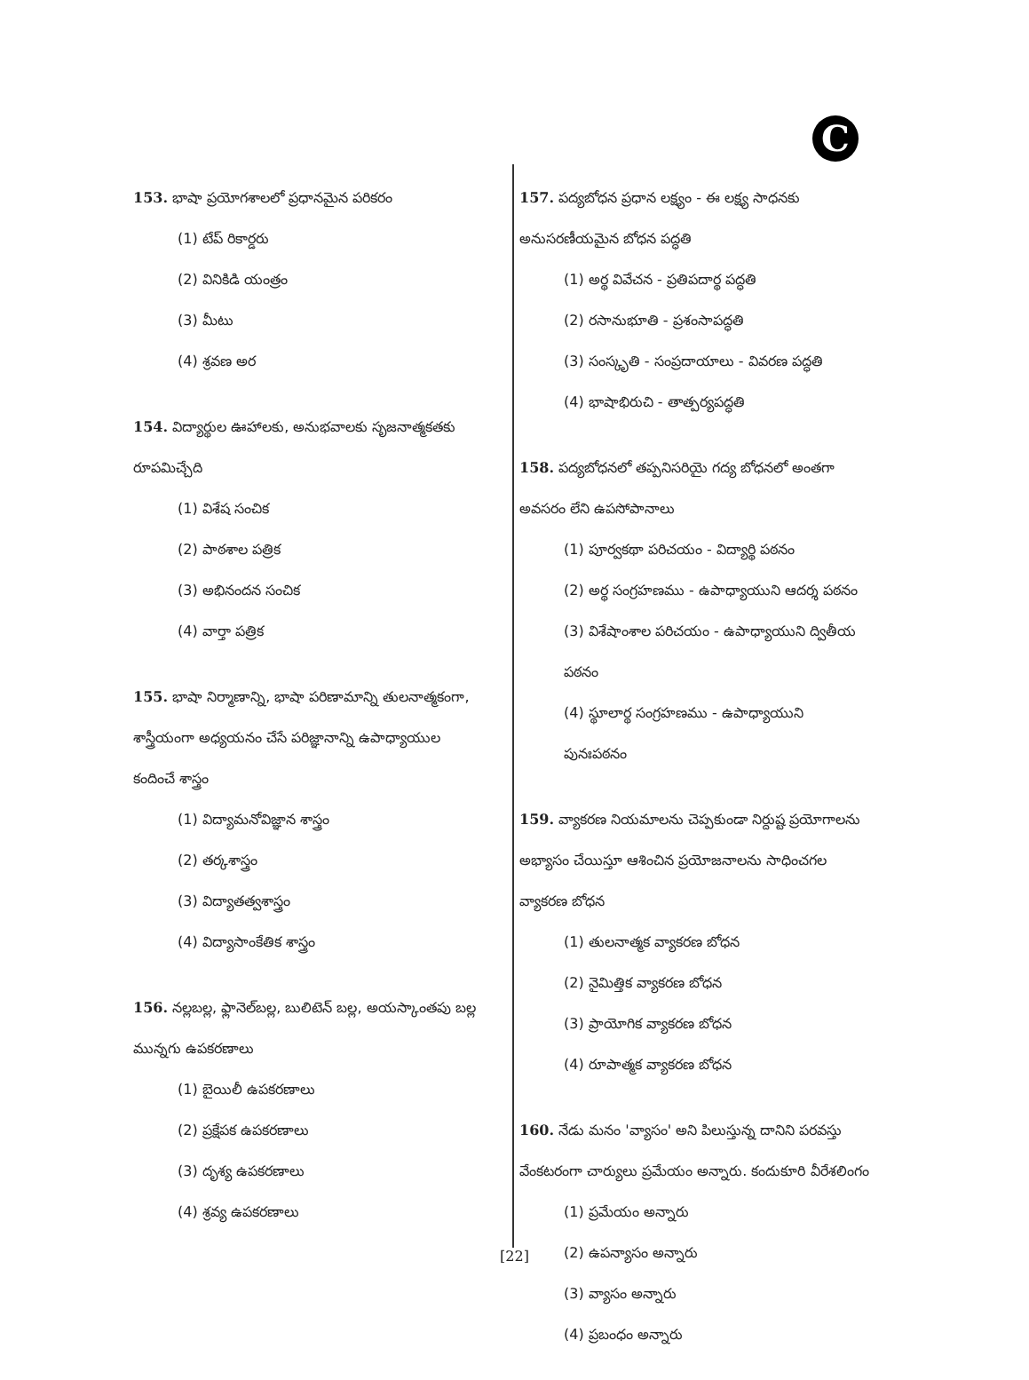C
153. భాషా ప్రయోగశాలలో ప్రధానమైన పరికరం
(1) టేప్ రికార్డరు
(2) వినికిడి యంత్రం
(3) మీటు
(4) శ్రవణ అర
154. విద్యార్థుల ఊహాలకు, అనుభవాలకు సృజనాత్మకతకు రూపమిచ్చేది
(1) విశేష సంచిక
(2) పాఠశాల పత్రిక
(3) అభినందన సంచిక
(4) వార్తా పత్రిక
155. భాషా నిర్మాణాన్ని, భాషా పరిణామాన్ని తులనాత్మకంగా, శాస్త్రీయంగా అధ్యయనం చేసే పరిజ్ఞానాన్ని ఉపాధ్యాయుల కందించే శాస్త్రం
(1) విద్యామనోవిజ్ఞాన శాస్త్రం
(2) తర్కశాస్త్రం
(3) విద్యాతత్వశాస్త్రం
(4) విద్యాసాంకేతిక శాస్త్రం
156. నల్లబల్ల, ఫ్లానెల్‌బల్ల, బులిటెన్ బల్ల, అయస్కాంతపు బల్ల మున్నగు ఉపకరణాలు
(1) బైయిలీ ఉపకరణాలు
(2) ప్రక్షేపక ఉపకరణాలు
(3) దృశ్య ఉపకరణాలు
(4) శ్రవ్య ఉపకరణాలు
157. పద్యబోధన ప్రధాన లక్ష్యం - ఈ లక్ష్య సాధనకు అనుసరణీయమైన బోధన పద్ధతి
(1) అర్థ వివేచన - ప్రతిపదార్థ పద్ధతి
(2) రసానుభూతి - ప్రశంసాపద్ధతి
(3) సంస్కృతి - సంప్రదాయాలు - వివరణ పద్ధతి
(4) భాషాభిరుచి - తాత్పర్యపద్ధతి
158. పద్యబోధనలో తప్పనిసరియై గద్య బోధనలో అంతగా అవసరం లేని ఉపసోపానాలు
(1) పూర్వకథా పరిచయం - విద్యార్థి పఠనం
(2) అర్థ సంగ్రహణము - ఉపాధ్యాయుని ఆదర్శ పఠనం
(3) విశేషాంశాల పరిచయం - ఉపాధ్యాయుని ద్వితీయ పఠనం
(4) స్థూలార్థ సంగ్రహణము - ఉపాధ్యాయుని పునఃపఠనం
159. వ్యాకరణ నియమాలను చెప్పకుండా నిర్దుష్ట ప్రయోగాలను అభ్యాసం చేయిస్తూ ఆశించిన ప్రయోజనాలను సాధించగల వ్యాకరణ బోధన
(1) తులనాత్మక వ్యాకరణ బోధన
(2) నైమిత్తిక వ్యాకరణ బోధన
(3) ప్రాయోగిక వ్యాకరణ బోధన
(4) రూపాత్మక వ్యాకరణ బోధన
160. నేడు మనం 'వ్యాసం' అని పిలుస్తున్న దానిని పరవస్తు వేంకటరంగా చార్యులు ప్రమేయం అన్నారు. కందుకూరి వీరేశలింగం
(1) ప్రమేయం అన్నారు
(2) ఉపన్యాసం అన్నారు
(3) వ్యాసం అన్నారు
(4) ప్రబంధం అన్నారు
[22]